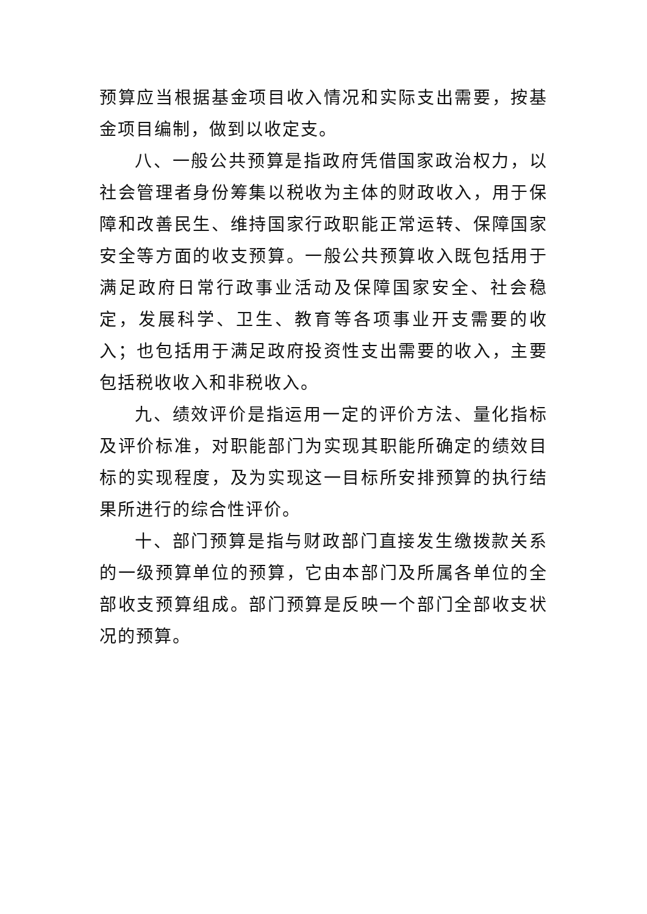预算应当根据基金项目收入情况和实际支出需要，按基金项目编制，做到以收定支。
八、一般公共预算是指政府凭借国家政治权力，以社会管理者身份筹集以税收为主体的财政收入，用于保障和改善民生、维持国家行政职能正常运转、保障国家安全等方面的收支预算。一般公共预算收入既包括用于满足政府日常行政事业活动及保障国家安全、社会稳定，发展科学、卫生、教育等各项事业开支需要的收入；也包括用于满足政府投资性支出需要的收入，主要包括税收收入和非税收入。
九、绩效评价是指运用一定的评价方法、量化指标及评价标准，对职能部门为实现其职能所确定的绩效目标的实现程度，及为实现这一目标所安排预算的执行结果所进行的综合性评价。
十、部门预算是指与财政部门直接发生缴拨款关系的一级预算单位的预算，它由本部门及所属各单位的全部收支预算组成。部门预算是反映一个部门全部收支状况的预算。